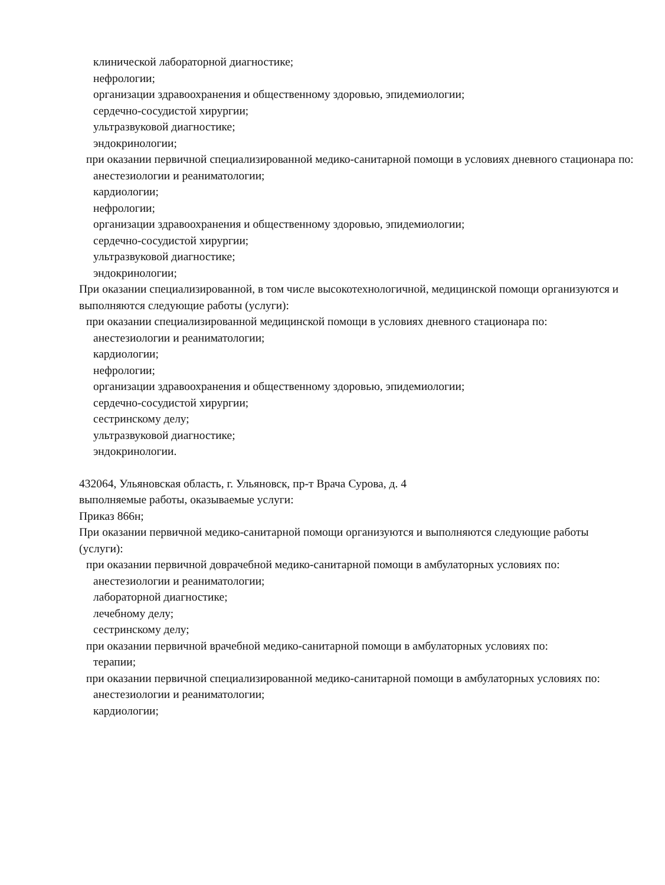клинической лабораторной диагностике;
нефрологии;
организации здравоохранения и общественному здоровью, эпидемиологии;
сердечно-сосудистой хирургии;
ультразвуковой диагностике;
эндокринологии;
при оказании первичной специализированной медико-санитарной помощи в условиях дневного стационара по:
анестезиологии и реаниматологии;
кардиологии;
нефрологии;
организации здравоохранения и общественному здоровью, эпидемиологии;
сердечно-сосудистой хирургии;
ультразвуковой диагностике;
эндокринологии;
При оказании специализированной, в том числе высокотехнологичной, медицинской помощи организуются и выполняются следующие работы (услуги):
при оказании специализированной медицинской помощи в условиях дневного стационара по:
анестезиологии и реаниматологии;
кардиологии;
нефрологии;
организации здравоохранения и общественному здоровью, эпидемиологии;
сердечно-сосудистой хирургии;
сестринскому делу;
ультразвуковой диагностике;
эндокринологии.
432064, Ульяновская область, г. Ульяновск, пр-т Врача Сурова, д. 4
выполняемые работы, оказываемые услуги:
Приказ 866н;
При оказании первичной медико-санитарной помощи организуются и выполняются следующие работы (услуги):
при оказании первичной доврачебной медико-санитарной помощи в амбулаторных условиях по:
анестезиологии и реаниматологии;
лабораторной диагностике;
лечебному делу;
сестринскому делу;
при оказании первичной врачебной медико-санитарной помощи в амбулаторных условиях по:
терапии;
при оказании первичной специализированной медико-санитарной помощи в амбулаторных условиях по:
анестезиологии и реаниматологии;
кардиологии;